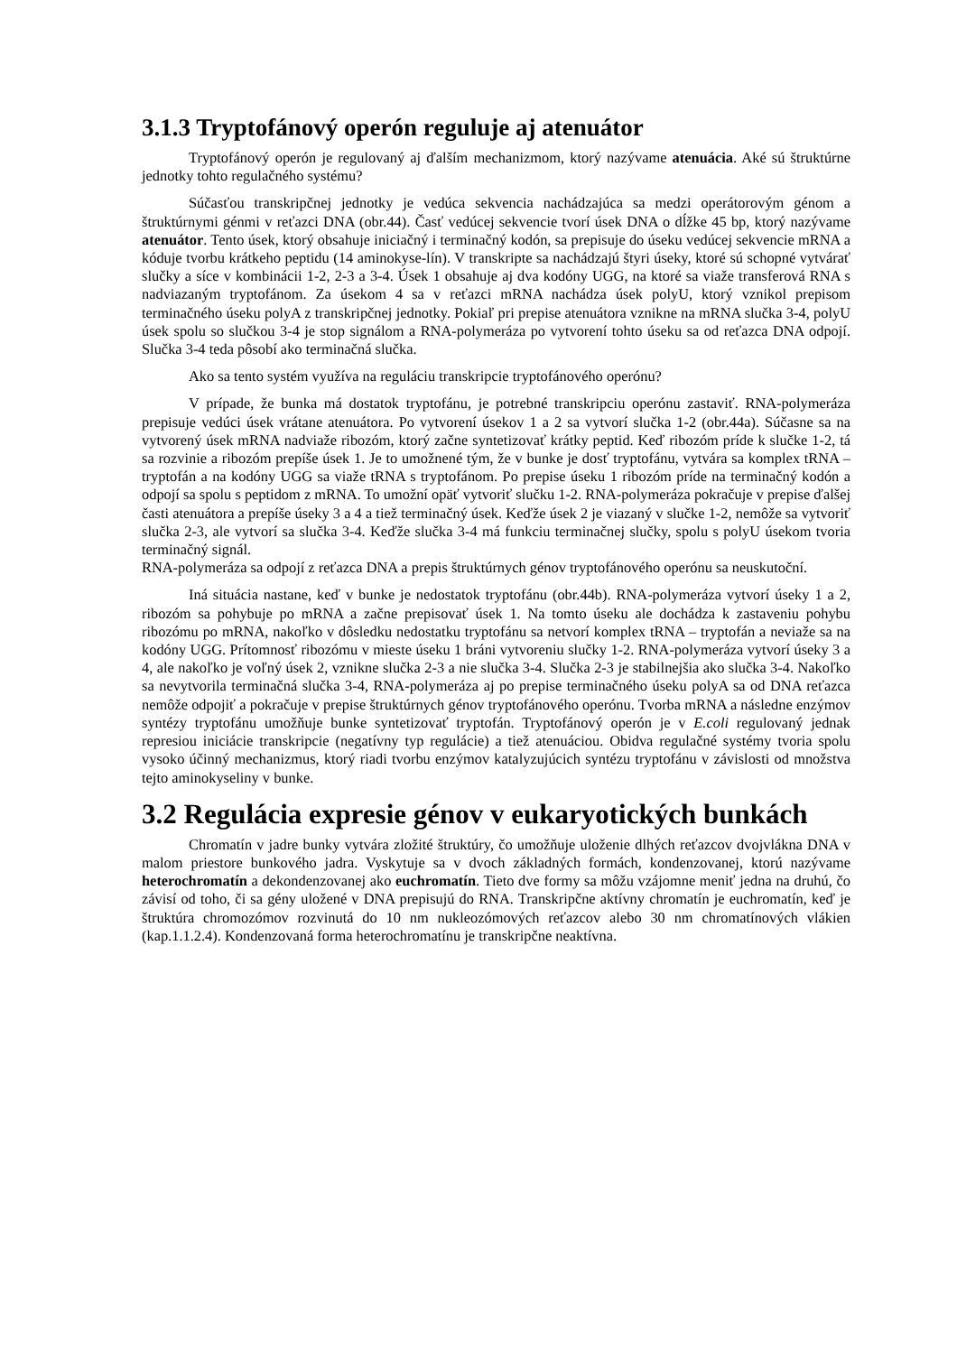3.1.3 Tryptofánový operón reguluje aj atenuátor
Tryptofánový operón je regulovaný aj ďalším mechanizmom, ktorý nazývame atenuácia. Aké sú štruktúrne jednotky tohto regulačného systému?
Súčasťou transkripčnej jednotky je vedúca sekvencia nachádzajúca sa medzi operátorovým génom a štruktúrnymi génmi v reťazci DNA (obr.44). Časť vedúcej sekvencie tvorí úsek DNA o dĺžke 45 bp, ktorý nazývame atenuátor. Tento úsek, ktorý obsahuje iniciačný i terminačný kodón, sa prepisuje do úseku vedúcej sekvencie mRNA a kóduje tvorbu krátkeho peptidu (14 aminokyse-lín). V transkripte sa nachádzajú štyri úseky, ktoré sú schopné vytvárať slučky a síce v kombinácii 1-2, 2-3 a 3-4. Úsek 1 obsahuje aj dva kodóny UGG, na ktoré sa viaže transferová RNA s nadviazaným tryptofánom. Za úsekom 4 sa v reťazci mRNA nachádza úsek polyU, ktorý vznikol prepisom terminačného úseku polyA z transkripčnej jednotky. Pokiaľ pri prepise atenuátora vznikne na mRNA slučka 3-4, polyU úsek spolu so slučkou 3-4 je stop signálom a RNA-polymeráza po vytvorení tohto úseku sa od reťazca DNA odpojí. Slučka 3-4 teda pôsobí ako terminačná slučka.
Ako sa tento systém využíva na reguláciu transkripcie tryptofánového operónu?
V prípade, že bunka má dostatok tryptofánu, je potrebné transkripciu operónu zastaviť. RNA-polymeráza prepisuje vedúci úsek vrátane atenuátora. Po vytvorení úsekov 1 a 2 sa vytvorí slučka 1-2 (obr.44a). Súčasne sa na vytvorený úsek mRNA nadviaže ribozóm, ktorý začne syntetizovať krátky peptid. Keď ribozóm príde k slučke 1-2, tá sa rozvinie a ribozóm prepíše úsek 1. Je to umožnené tým, že v bunke je dosť tryptofánu, vytvára sa komplex tRNA – tryptofán a na kodóny UGG sa viaže tRNA s tryptofánom. Po prepise úseku 1 ribozóm príde na terminačný kodón a odpojí sa spolu s peptidom z mRNA. To umožní opäť vytvoriť slučku 1-2. RNA-polymeráza pokračuje v prepise ďalšej časti atenuátora a prepíše úseky 3 a 4 a tiež terminačný úsek. Keďže úsek 2 je viazaný v slučke 1-2, nemôže sa vytvoriť slučka 2-3, ale vytvorí sa slučka 3-4. Keďže slučka 3-4 má funkciu terminačnej slučky, spolu s polyU úsekom tvoria terminačný signál.
RNA-polymeráza sa odpojí z reťazca DNA a prepis štruktúrnych génov tryptofánového operónu sa neuskutoční.
Iná situácia nastane, keď v bunke je nedostatok tryptofánu (obr.44b). RNA-polymeráza vytvorí úseky 1 a 2, ribozóm sa pohybuje po mRNA a začne prepisovať úsek 1. Na tomto úseku ale dochádza k zastaveniu pohybu ribozómu po mRNA, nakoľko v dôsledku nedostatku tryptofánu sa netvorí komplex tRNA – tryptofán a neviaže sa na kodóny UGG. Prítomnosť ribozómu v mieste úseku 1 bráni vytvoreniu slučky 1-2. RNA-polymeráza vytvorí úseky 3 a 4, ale nakoľko je voľný úsek 2, vznikne slučka 2-3 a nie slučka 3-4. Slučka 2-3 je stabilnejšia ako slučka 3-4. Nakoľko sa nevytvorila terminačná slučka 3-4, RNA-polymeráza aj po prepise terminačného úseku polyA sa od DNA reťazca nemôže odpojiť a pokračuje v prepise štruktúrnych génov tryptofánového operónu. Tvorba mRNA a následne enzýmov syntézy tryptofánu umožňuje bunke syntetizovať tryptofán. Tryptofánový operón je v E.coli regulovaný jednak represiou iniciácie transkripcie (negatívny typ regulácie) a tiež atenuáciou. Obidva regulačné systémy tvoria spolu vysoko účinný mechanizmus, ktorý riadi tvorbu enzýmov katalyzujúcich syntézu tryptofánu v závislosti od množstva tejto aminokyseliny v bunke.
3.2 Regulácia expresie génov v eukaryotických bunkách
Chromatín v jadre bunky vytvára zložité štruktúry, čo umožňuje uloženie dlhých reťazcov dvojvlákna DNA v malom priestore bunkového jadra. Vyskytuje sa v dvoch základných formách, kondenzovanej, ktorú nazývame heterochromatín a dekondenzovanej ako euchromatín. Tieto dve formy sa môžu vzájomne meniť jedna na druhú, čo závisí od toho, či sa gény uložené v DNA prepisujú do RNA. Transkripčne aktívny chromatín je euchromatín, keď je štruktúra chromozómov rozvinutá do 10 nm nukleozómových reťazcov alebo 30 nm chromatínových vlákien (kap.1.1.2.4). Kondenzovaná forma heterochromatínu je transkripčne neaktívna.